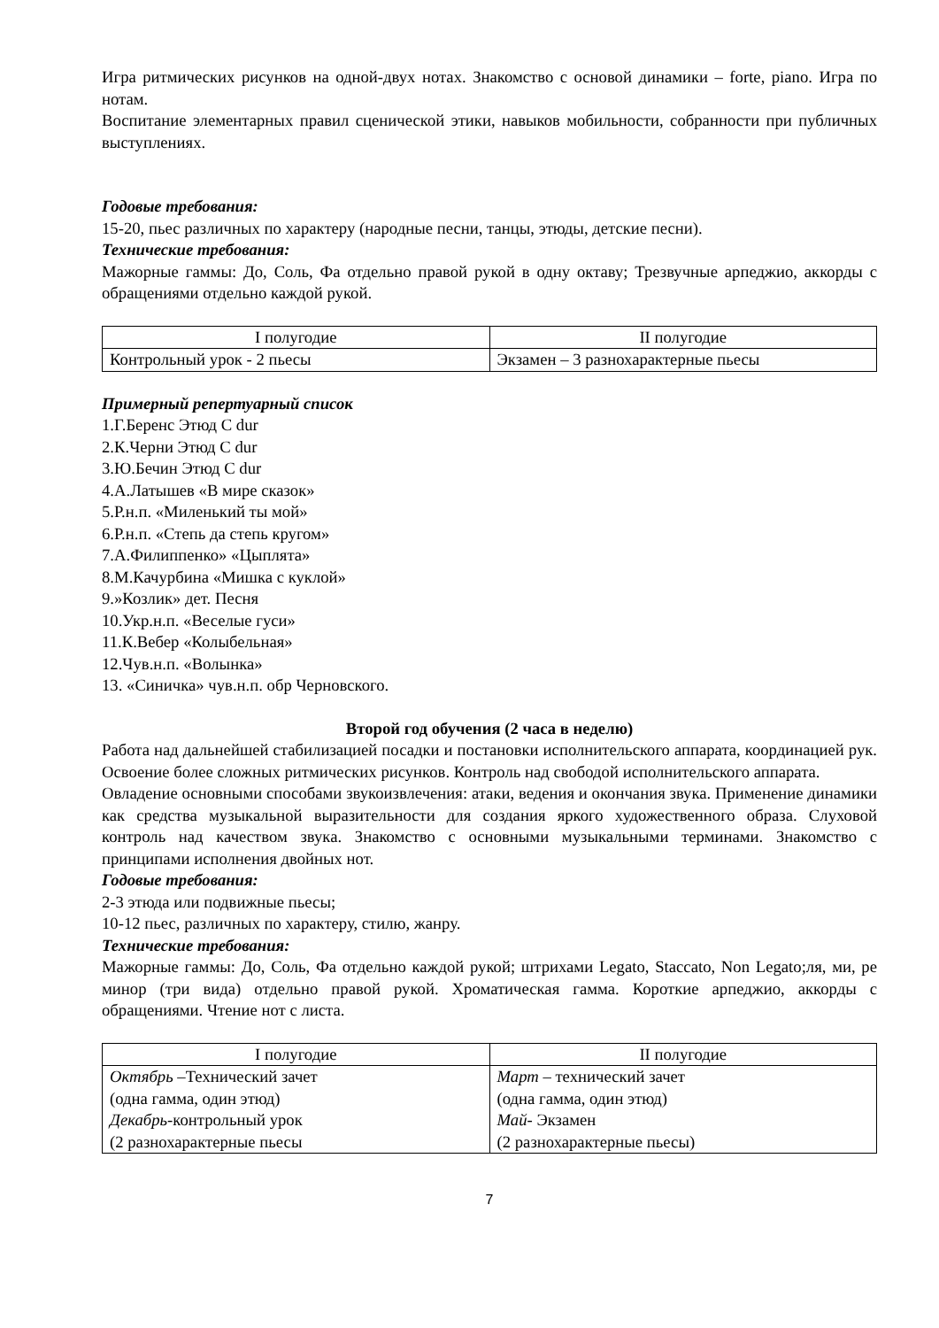Игра ритмических рисунков на одной-двух нотах. Знакомство с основой динамики – forte, piano. Игра по нотам.
Воспитание элементарных правил сценической этики, навыков мобильности, собранности при публичных выступлениях.
Годовые требования:
15-20, пьес различных по характеру (народные песни, танцы, этюды, детские песни).
Технические требования:
Мажорные гаммы: До, Соль, Фа отдельно правой рукой в одну октаву; Трезвучные арпеджио, аккорды с обращениями отдельно каждой рукой.
| I полугодие | II полугодие |
| Контрольный урок - 2 пьесы | Экзамен – 3 разнохарактерные пьесы |
Примерный репертуарный список
1.Г.Беренс Этюд C dur
2.К.Черни Этюд C dur
3.Ю.Бечин Этюд C dur
4.А.Латышев «В мире сказок»
5.Р.н.п. «Миленький ты мой»
6.Р.н.п. «Степь да степь кругом»
7.А.Филиппенко» «Цыплята»
8.М.Качурбина «Мишка с куклой»
9.»Козлик» дет. Песня
10.Укр.н.п. «Веселые гуси»
11.К.Вебер «Колыбельная»
12.Чув.н.п. «Волынка»
13. «Синичка» чув.н.п. обр Черновского.
Второй год обучения (2 часа в неделю)
Работа над дальнейшей стабилизацией посадки и постановки исполнительского аппарата, координацией рук. Освоение более сложных ритмических рисунков. Контроль над свободой исполнительского аппарата.
Овладение основными способами звукоизвлечения: атаки, ведения и окончания звука. Применение динамики как средства музыкальной выразительности для создания яркого художественного образа. Слуховой контроль над качеством звука. Знакомство с основными музыкальными терминами. Знакомство с принципами исполнения двойных нот.
Годовые требования:
2-3 этюда или подвижные пьесы;
10-12 пьес, различных по характеру, стилю, жанру.
Технические требования:
Мажорные гаммы: До, Соль, Фа отдельно каждой рукой; штрихами Legato, Staccato, Non Legato;ля, ми, ре минор (три вида) отдельно правой рукой. Хроматическая гамма. Короткие арпеджио, аккорды с обращениями. Чтение нот с листа.
| I полугодие | II полугодие |
| Октябрь –Технический зачет (одна гамма, один этюд) Декабрь -контрольный урок (2 разнохарактерные пьесы | Март – технический зачет (одна гамма, один этюд) Май - Экзамен (2 разнохарактерные пьесы) |
7